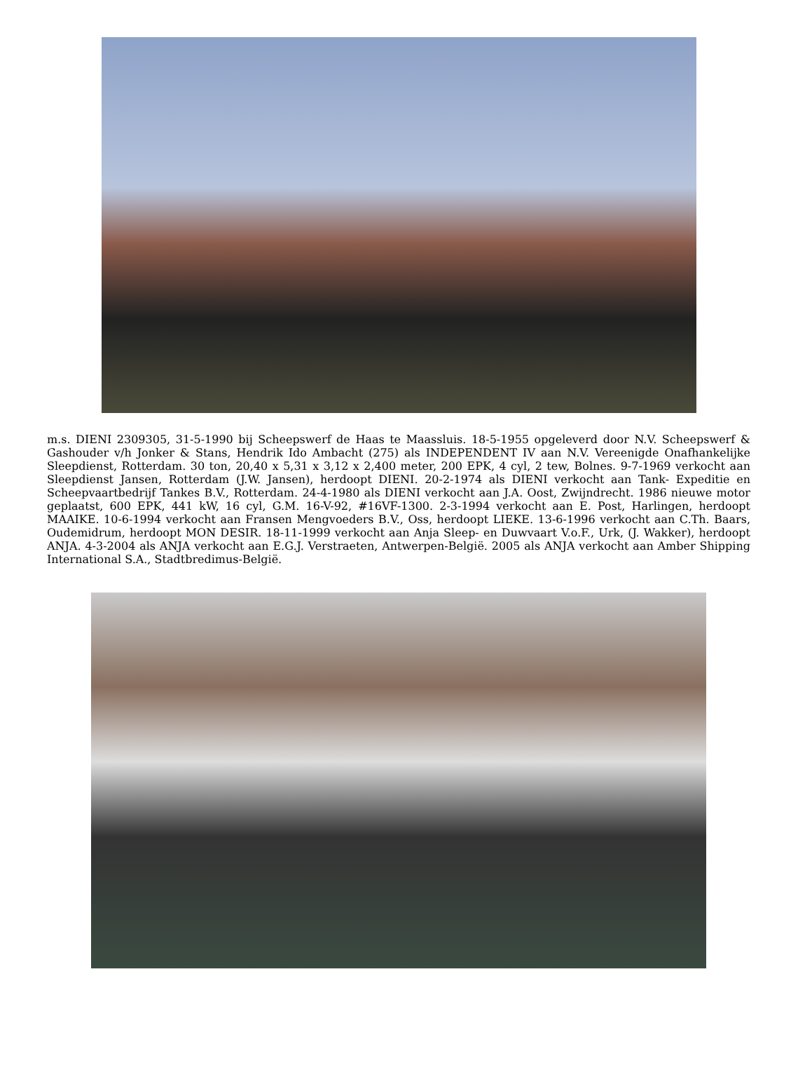m.s. DIENI 2309305, 31-5-1990 bij Scheepswerf de Haas te Maassluis. 18-5-1955 opgeleverd door N.V. Scheepswerf & Gashouder v/h Jonker & Stans, Hendrik Ido Ambacht (275) als INDEPENDENT IV aan N.V. Vereenigde Onafhankelijke Sleepdienst, Rotterdam. 30 ton, 20,40 x 5,31 x 3,12 x 2,400 meter, 200 EPK, 4 cyl, 2 tew, Bolnes. 9-7-1969 verkocht aan Sleepdienst Jansen, Rotterdam (J.W. Jansen), herdoopt DIENI. 20-2-1974 als DIENI verkocht aan Tank- Expeditie en Scheepvaartbedrijf Tankes B.V., Rotterdam. 24-4-1980 als DIENI verkocht aan J.A. Oost, Zwijndrecht. 1986 nieuwe motor geplaatst, 600 EPK, 441 kW, 16 cyl, G.M. 16-V-92, #16VF-1300. 2-3-1994 verkocht aan E. Post, Harlingen, herdoopt MAAIKE. 10-6-1994 verkocht aan Fransen Mengvoeders B.V., Oss, herdoopt LIEKE. 13-6-1996 verkocht aan C.Th. Baars, Oudemidrum, herdoopt MON DESIR. 18-11-1999 verkocht aan Anja Sleep- en Duwvaart V.o.F., Urk, (J. Wakker), herdoopt ANJA. 4-3-2004 als ANJA verkocht aan E.G.J. Verstraeten, Antwerpen-België. 2005 als ANJA verkocht aan Amber Shipping International S.A., Stadtbredimus-België.